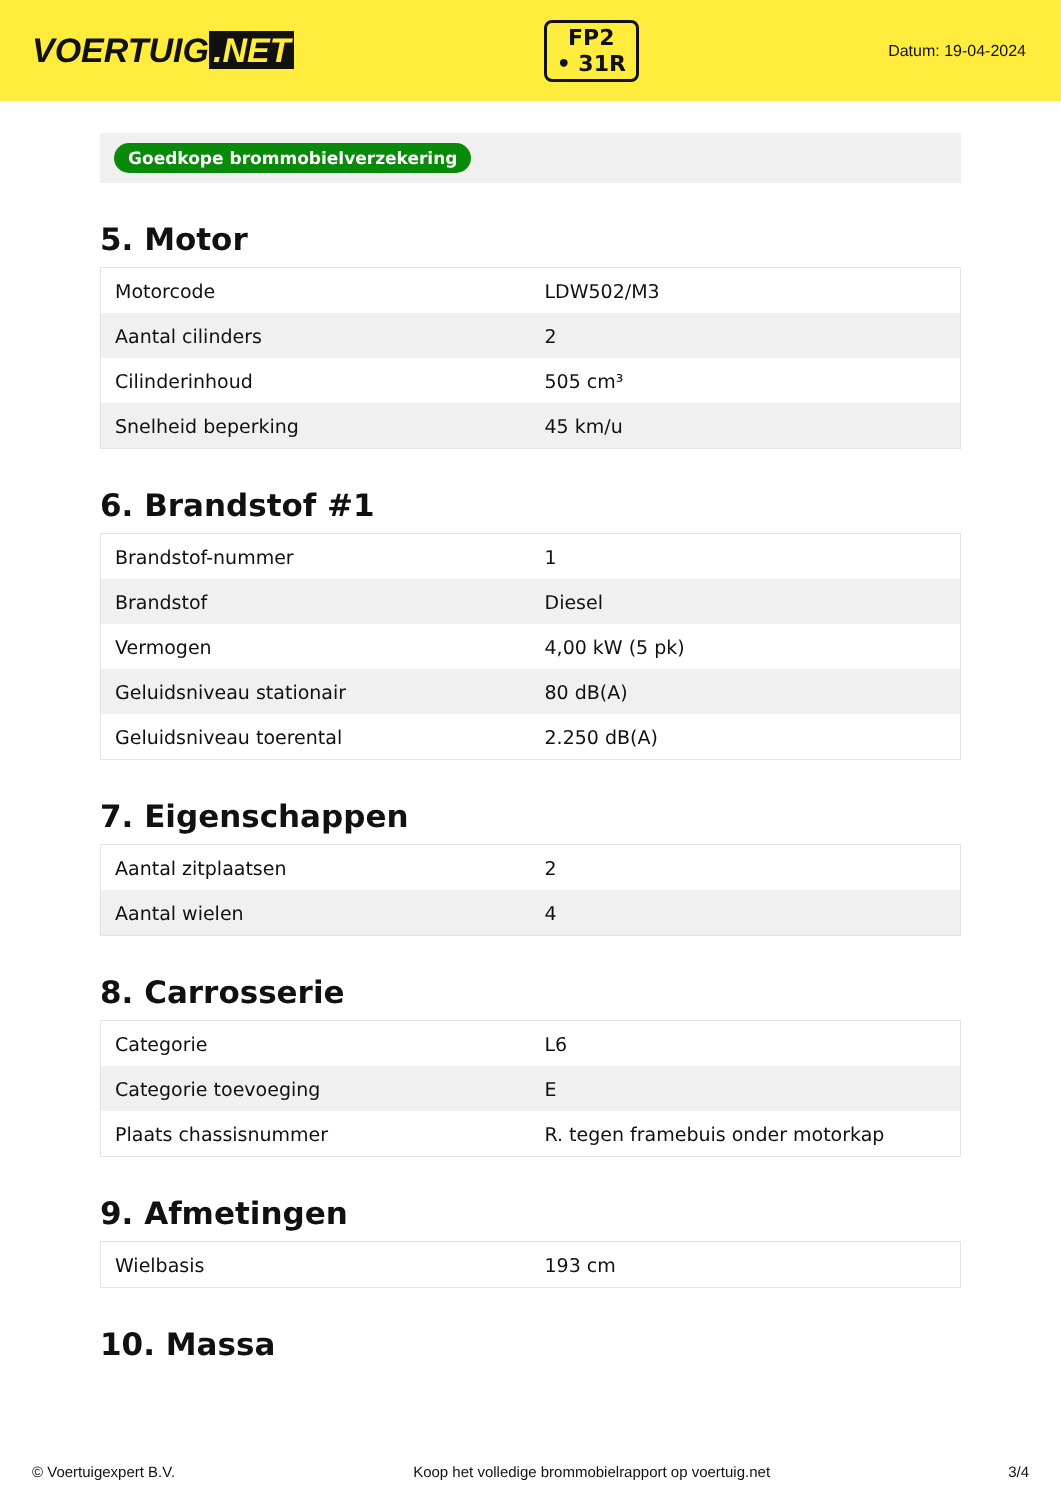VOERTUIG.NET
FP2
• 31R
Datum: 19-04-2024
Goedkope brommobielverzekering
5. Motor
| Motorcode | LDW502/M3 |
| Aantal cilinders | 2 |
| Cilinderinhoud | 505 cm³ |
| Snelheid beperking | 45 km/u |
6. Brandstof #1
| Brandstof-nummer | 1 |
| Brandstof | Diesel |
| Vermogen | 4,00 kW (5 pk) |
| Geluidsniveau stationair | 80 dB(A) |
| Geluidsniveau toerental | 2.250 dB(A) |
7. Eigenschappen
| Aantal zitplaatsen | 2 |
| Aantal wielen | 4 |
8. Carrosserie
| Categorie | L6 |
| Categorie toevoeging | E |
| Plaats chassisnummer | R. tegen framebuis onder motorkap |
9. Afmetingen
| Wielbasis | 193 cm |
10. Massa
© Voertuigexpert B.V. Koop het volledige brommobielrapport op voertuig.net 3/4